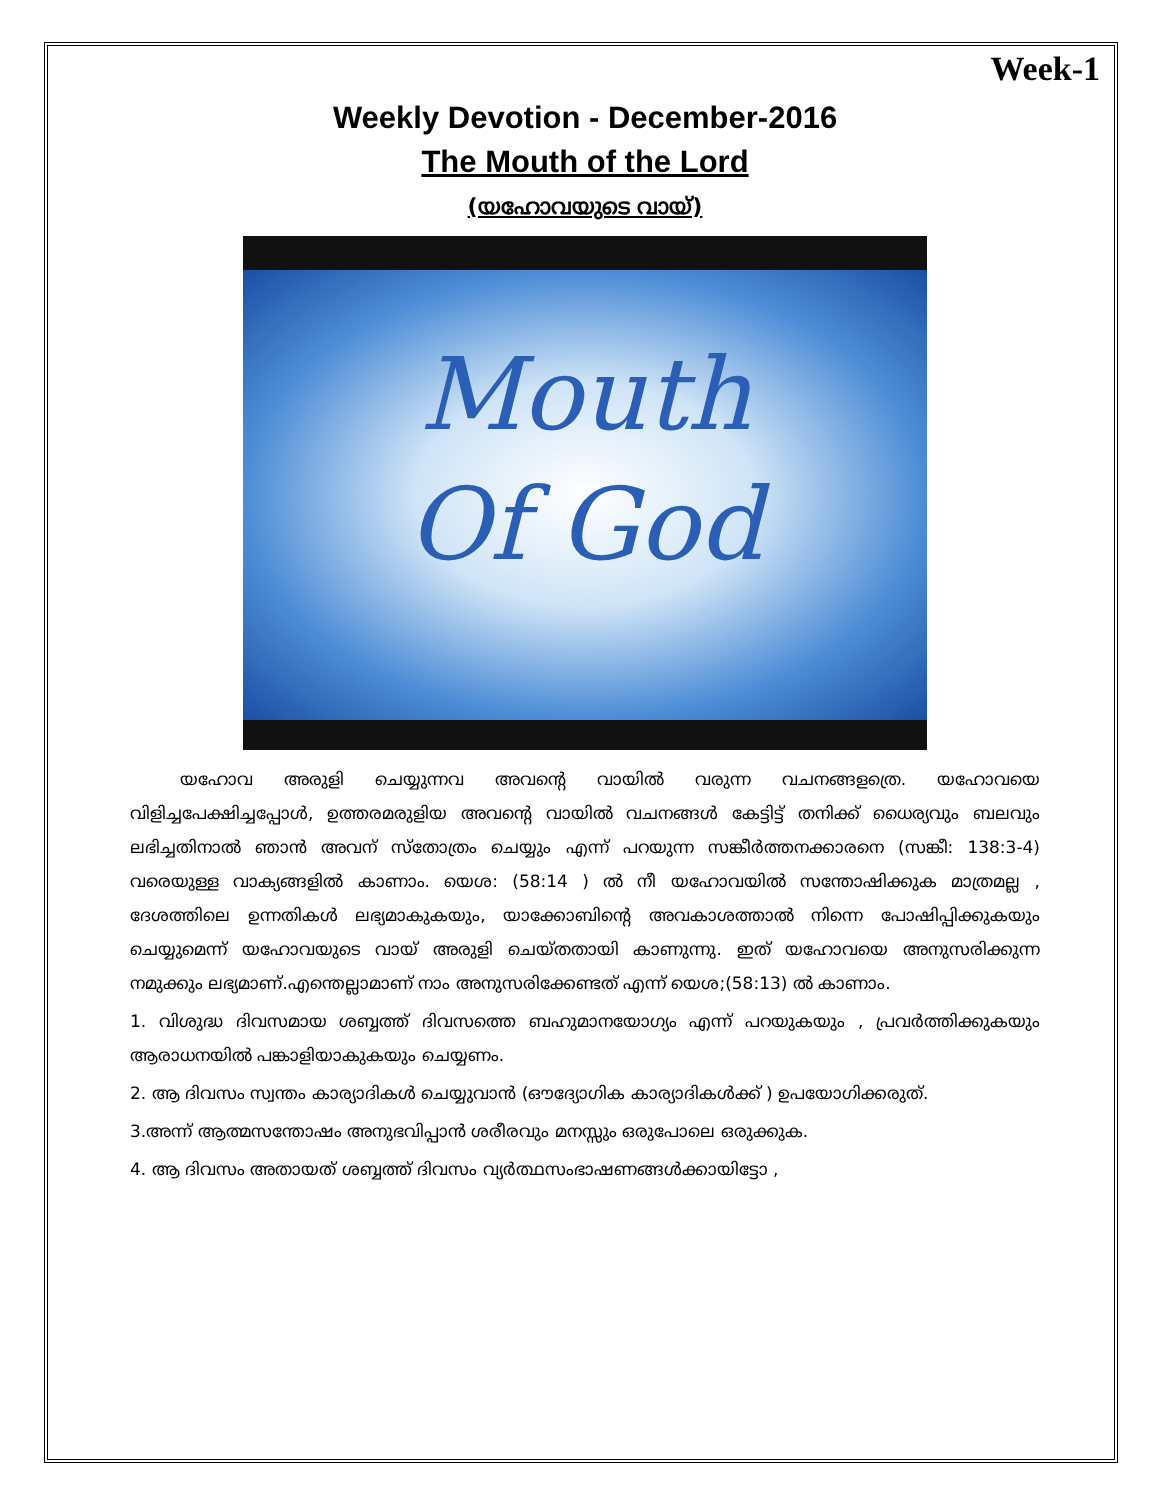Week-1
Weekly Devotion - December-2016
The Mouth of the Lord
(യഹോവയുടെ വായ്)
Mouth
Of God
യഹോവ അരുളി ചെയ്യുന്നവ അവന്റെ വായിൽ വരുന്ന വചനങ്ങളത്രെ. യഹോവയെ വിളിച്ചപേക്ഷിച്ചപ്പോൾ, ഉത്തരമരുളിയ അവന്റെ വായിൽ വചനങ്ങൾ കേട്ടിട്ട് തനിക്ക് ധൈര്യവും ബലവും ലഭിച്ചതിനാൽ ഞാൻ അവന് സ്തോത്രം ചെയ്യും എന്ന് പറയുന്ന സങ്കീർത്തനക്കാരനെ (സങ്കീ: 138:3-4) വരെയുള്ള വാക്യങ്ങളിൽ കാണാം. യെശ: (58:14 ) ൽ നീ യഹോവയിൽ സന്തോഷിക്കുക മാത്രമല്ല , ദേശത്തിലെ ഉന്നതികൾ ലഭ്യമാകുകയും, യാക്കോബിന്റെ അവകാശത്താൽ നിന്നെ പോഷിപ്പിക്കുകയും ചെയ്യുമെന്ന് യഹോവയുടെ വായ് അരുളി ചെയ്തതായി കാണുന്നു. ഇത് യഹോവയെ അനുസരിക്കുന്ന നമുക്കും ലഭ്യമാണ്.എന്തെല്ലാമാണ് നാം അനുസരിക്കേണ്ടത് എന്ന് യെശ;(58:13) ൽ കാണാം.
1. വിശുദ്ധ ദിവസമായ ശബ്ബത്ത് ദിവസത്തെ ബഹുമാനയോഗ്യം എന്ന് പറയുകയും , പ്രവർത്തിക്കുകയും ആരാധനയിൽ പങ്കാളിയാകുകയും ചെയ്യണം.
2. ആ ദിവസം സ്വന്തം കാര്യാദികൾ ചെയ്യുവാൻ (ഔദ്യോഗിക കാര്യാദികൾക്ക് ) ഉപയോഗിക്കരുത്.
3.അന്ന് ആത്മസന്തോഷം അനുഭവിപ്പാൻ ശരീരവും മനസ്സും ഒരുപോലെ ഒരുക്കുക.
4. ആ ദിവസം അതായത് ശബ്ബത്ത് ദിവസം വ്യർത്ഥസംഭാഷണങ്ങൾക്കായിട്ടോ ,